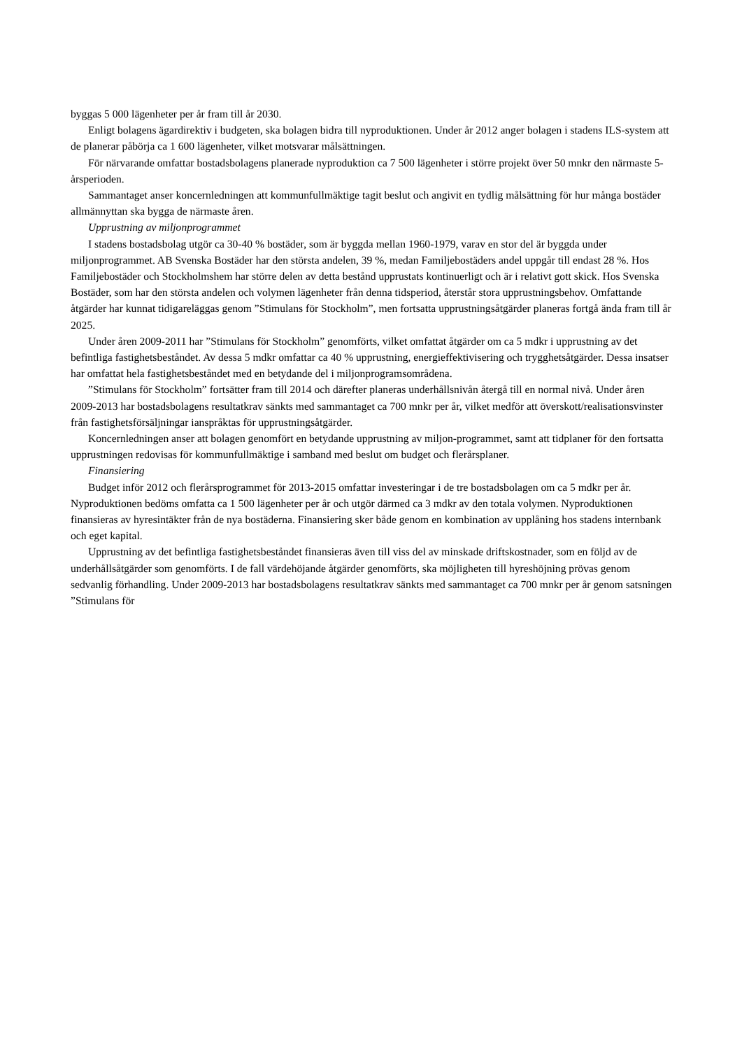byggas 5 000 lägenheter per år fram till år 2030.
Enligt bolagens ägardirektiv i budgeten, ska bolagen bidra till nyproduktionen. Under år 2012 anger bolagen i stadens ILS-system att de planerar påbörja ca 1 600 lägenheter, vilket motsvarar målsättningen.
För närvarande omfattar bostadsbolagens planerade nyproduktion ca 7 500 lägenheter i större projekt över 50 mnkr den närmaste 5-årsperioden.
Sammantaget anser koncernledningen att kommunfullmäktige tagit beslut och angivit en tydlig målsättning för hur många bostäder allmännyttan ska bygga de närmaste åren.
Upprustning av miljonprogrammet
I stadens bostadsbolag utgör ca 30-40 % bostäder, som är byggda mellan 1960-1979, varav en stor del är byggda under miljonprogrammet. AB Svenska Bostäder har den största andelen, 39 %, medan Familjebostäders andel uppgår till endast 28 %. Hos Familjebostäder och Stockholmshem har större delen av detta bestånd upprustats kontinuerligt och är i relativt gott skick. Hos Svenska Bostäder, som har den största andelen och volymen lägenheter från denna tidsperiod, återstår stora upprustningsbehov. Omfattande åtgärder har kunnat tidigareläggas genom ”Stimulans för Stockholm”, men fortsatta upprustningsåtgärder planeras fortgå ända fram till år 2025.
Under åren 2009-2011 har ”Stimulans för Stockholm” genomförts, vilket omfattat åtgärder om ca 5 mdkr i upprustning av det befintliga fastighetsbeståndet. Av dessa 5 mdkr omfattar ca 40 % upprustning, energieffektivisering och trygghetsåtgärder. Dessa insatser har omfattat hela fastighetsbeståndet med en betydande del i miljonprogramsområdena.
”Stimulans för Stockholm” fortsätter fram till 2014 och därefter planeras underhållsnivån återgå till en normal nivå. Under åren 2009-2013 har bostadsbolagens resultatkrav sänkts med sammantaget ca 700 mnkr per år, vilket medför att överskott/realisationsvinster från fastighetsförsäljningar ianspråktas för upprustningsåtgärder.
Koncernledningen anser att bolagen genomfört en betydande upprustning av miljon-programmet, samt att tidplaner för den fortsatta upprustningen redovisas för kommunfullmäktige i samband med beslut om budget och flerårsplaner.
Finansiering
Budget inför 2012 och flerårsprogrammet för 2013-2015 omfattar investeringar i de tre bostadsbolagen om ca 5 mdkr per år. Nyproduktionen bedöms omfatta ca 1 500 lägenheter per år och utgör därmed ca 3 mdkr av den totala volymen. Nyproduktionen finansieras av hyresintäkter från de nya bostäderna. Finansiering sker både genom en kombination av upplåning hos stadens internbank och eget kapital.
Upprustning av det befintliga fastighetsbeståndet finansieras även till viss del av minskade driftskostnader, som en följd av de underhållsåtgärder som genomförts. I de fall värdehöjande åtgärder genomförts, ska möjligheten till hyreshöjning prövas genom sedvanlig förhandling. Under 2009-2013 har bostadsbolagens resultatkrav sänkts med sammantaget ca 700 mnkr per år genom satsningen ”Stimulans för